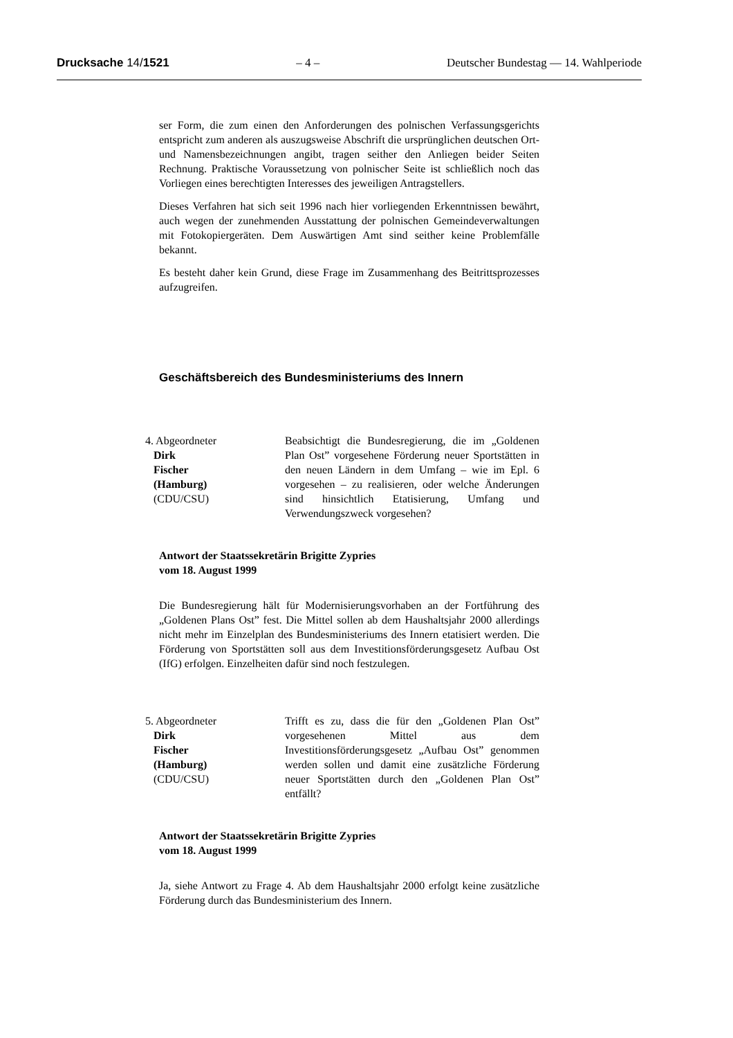Drucksache 14/1521 – 4 – Deutscher Bundestag — 14. Wahlperiode
ser Form, die zum einen den Anforderungen des polnischen Verfassungsgerichts entspricht zum anderen als auszugsweise Abschrift die ursprünglichen deutschen Ort- und Namensbezeichnungen angibt, tragen seither den Anliegen beider Seiten Rechnung. Praktische Voraussetzung von polnischer Seite ist schließlich noch das Vorliegen eines berechtigten Interesses des jeweiligen Antragstellers.
Dieses Verfahren hat sich seit 1996 nach hier vorliegenden Erkenntnissen bewährt, auch wegen der zunehmenden Ausstattung der polnischen Gemeindeverwaltungen mit Fotokopiergeräten. Dem Auswärtigen Amt sind seither keine Problemfälle bekannt.
Es besteht daher kein Grund, diese Frage im Zusammenhang des Beitrittsprozesses aufzugreifen.
Geschäftsbereich des Bundesministeriums des Innern
4. Abgeordneter
Dirk
Fischer
(Hamburg)
(CDU/CSU)
Beabsichtigt die Bundesregierung, die im „Goldenen Plan Ost” vorgesehene Förderung neuer Sportstätten in den neuen Ländern in dem Umfang – wie im Epl. 6 vorgesehen – zu realisieren, oder welche Änderungen sind hinsichtlich Etatisierung, Umfang und Verwendungszweck vorgesehen?
Antwort der Staatssekretärin Brigitte Zypries
vom 18. August 1999
Die Bundesregierung hält für Modernisierungsvorhaben an der Fortführung des „Goldenen Plans Ost” fest. Die Mittel sollen ab dem Haushaltsjahr 2000 allerdings nicht mehr im Einzelplan des Bundesministeriums des Innern etatisiert werden. Die Förderung von Sportstätten soll aus dem Investitionsförderungsgesetz Aufbau Ost (IfG) erfolgen. Einzelheiten dafür sind noch festzulegen.
5. Abgeordneter
Dirk
Fischer
(Hamburg)
(CDU/CSU)
Trifft es zu, dass die für den „Goldenen Plan Ost” vorgesehenen Mittel aus dem Investitionsförderungsgesetz „Aufbau Ost” genommen werden sollen und damit eine zusätzliche Förderung neuer Sportstätten durch den „Goldenen Plan Ost” entfällt?
Antwort der Staatssekretärin Brigitte Zypries
vom 18. August 1999
Ja, siehe Antwort zu Frage 4. Ab dem Haushaltsjahr 2000 erfolgt keine zusätzliche Förderung durch das Bundesministerium des Innern.